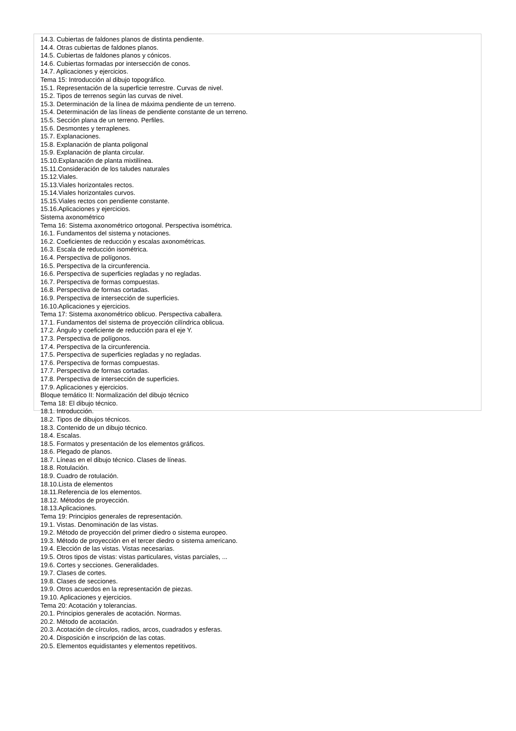14.3. Cubiertas de faldones planos de distinta pendiente.
14.4. Otras cubiertas de faldones planos.
14.5. Cubiertas de faldones planos y cónicos.
14.6. Cubiertas formadas por intersección de conos.
14.7. Aplicaciones y ejercicios.
Tema 15: Introducción al dibujo topográfico.
15.1. Representación de la superficie terrestre. Curvas de nivel.
15.2. Tipos de terrenos según las curvas de nivel.
15.3. Determinación de la línea de máxima pendiente de un terreno.
15.4. Determinación de las líneas de pendiente constante de un terreno.
15.5. Sección plana de un terreno. Perfiles.
15.6. Desmontes y terraplenes.
15.7. Explanaciones.
15.8. Explanación de planta poligonal
15.9. Explanación de planta circular.
15.10.Explanación de planta mixtilínea.
15.11.Consideración de los taludes naturales
15.12.Viales.
15.13.Viales horizontales rectos.
15.14.Viales horizontales curvos.
15.15.Viales rectos con pendiente constante.
15.16.Aplicaciones y ejercicios.
Sistema axonométrico
Tema 16: Sistema axonométrico ortogonal. Perspectiva isométrica.
16.1. Fundamentos del sistema y notaciones.
16.2. Coeficientes de reducción y escalas axonométricas.
16.3. Escala de reducción isométrica.
16.4. Perspectiva de polígonos.
16.5. Perspectiva de la circunferencia.
16.6. Perspectiva de superficies regladas y no regladas.
16.7. Perspectiva de formas compuestas.
16.8. Perspectiva de formas cortadas.
16.9. Perspectiva de intersección de superficies.
16.10.Aplicaciones y ejercicios.
Tema 17: Sistema axonométrico oblicuo. Perspectiva caballera.
17.1. Fundamentos del sistema de proyección cilíndrica oblicua.
17.2. Ángulo y coeficiente de reducción para el eje Y.
17.3. Perspectiva de polígonos.
17.4. Perspectiva de la circunferencia.
17.5. Perspectiva de superficies regladas y no regladas.
17.6. Perspectiva de formas compuestas.
17.7. Perspectiva de formas cortadas.
17.8. Perspectiva de intersección de superficies.
17.9. Aplicaciones y ejercicios.
Bloque temático II: Normalización del dibujo técnico
Tema 18: El dibujo técnico.
18.1. Introducción.
18.2. Tipos de dibujos técnicos.
18.3. Contenido de un dibujo técnico.
18.4. Escalas.
18.5. Formatos y presentación de los elementos gráficos.
18.6. Plegado de planos.
18.7. Líneas en el dibujo técnico. Clases de líneas.
18.8. Rotulación.
18.9. Cuadro de rotulación.
18.10.Lista de elementos
18.11.Referencia de los elementos.
18.12. Métodos de proyección.
18.13.Aplicaciones.
Tema 19: Principios generales de representación.
19.1. Vistas. Denominación de las vistas.
19.2. Método de proyección del primer diedro o sistema europeo.
19.3. Método de proyección en el tercer diedro o sistema americano.
19.4. Elección de las vistas. Vistas necesarias.
19.5. Otros tipos de vistas: vistas particulares, vistas parciales, ...
19.6. Cortes y secciones. Generalidades.
19.7. Clases de cortes.
19.8. Clases de secciones.
19.9. Otros acuerdos en la representación de piezas.
19.10. Aplicaciones y ejercicios.
Tema 20: Acotación y tolerancias.
20.1. Principios generales de acotación. Normas.
20.2. Método de acotación.
20.3. Acotación de círculos, radios, arcos, cuadrados y esferas.
20.4. Disposición e inscripción de las cotas.
20.5. Elementos equidistantes y elementos repetitivos.